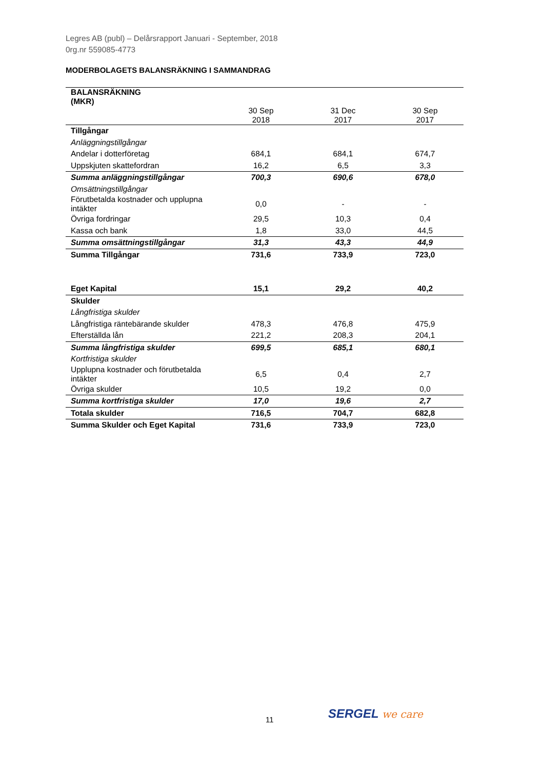Legres AB (publ) – Delårsrapport Januari - September, 2018
0rg.nr 559085-4773
MODERBOLAGETS BALANSRÄKNING I SAMMANDRAG
| BALANSRÄKNING (MKR) | | | |
| --- | --- | --- | --- |
| | 30 Sep 2018 | 31 Dec 2017 | 30 Sep 2017 |
| Tillgångar | | | |
| Anläggningstillgångar | | | |
| Andelar i dotterföretag | 684,1 | 684,1 | 674,7 |
| Uppskjuten skattefordran | 16,2 | 6,5 | 3,3 |
| Summa anläggningstillgångar | 700,3 | 690,6 | 678,0 |
| Omsättningstillgångar | | | |
| Förutbetalda kostnader och upplupna intäkter | 0,0 | - | - |
| Övriga fordringar | 29,5 | 10,3 | 0,4 |
| Kassa och bank | 1,8 | 33,0 | 44,5 |
| Summa omsättningstillgångar | 31,3 | 43,3 | 44,9 |
| Summa Tillgångar | 731,6 | 733,9 | 723,0 |
| Eget Kapital | 15,1 | 29,2 | 40,2 |
| Skulder | | | |
| Långfristiga skulder | | | |
| Långfristiga räntebärande skulder | 478,3 | 476,8 | 475,9 |
| Efterställda lån | 221,2 | 208,3 | 204,1 |
| Summa långfristiga skulder | 699,5 | 685,1 | 680,1 |
| Kortfristiga skulder | | | |
| Upplupna kostnader och förutbetalda intäkter | 6,5 | 0,4 | 2,7 |
| Övriga skulder | 10,5 | 19,2 | 0,0 |
| Summa kortfristiga skulder | 17,0 | 19,6 | 2,7 |
| Totala skulder | 716,5 | 704,7 | 682,8 |
| Summa Skulder och Eget Kapital | 731,6 | 733,9 | 723,0 |
11 SERGEL we care